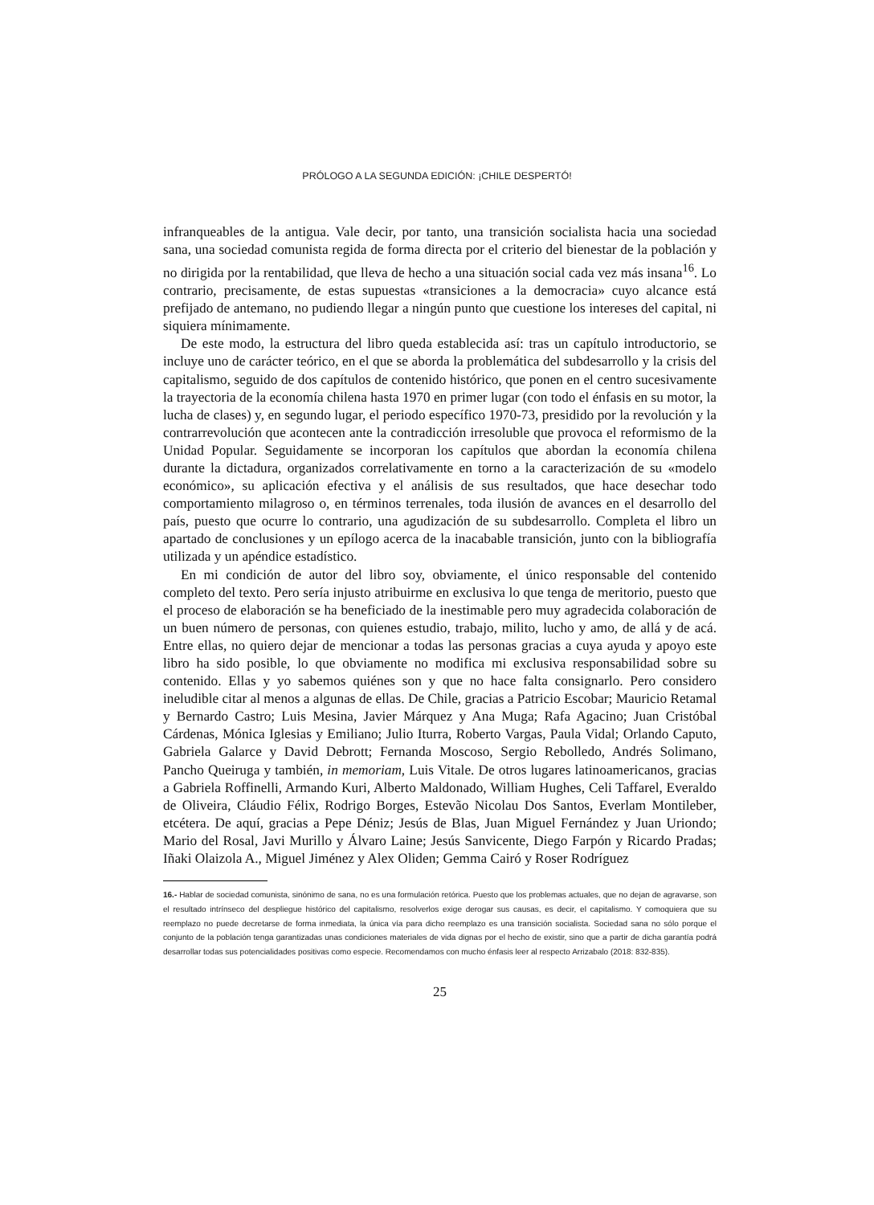PRÓLOGO A LA SEGUNDA EDICIÓN: ¡CHILE DESPERTÓ!
infranqueables de la antigua. Vale decir, por tanto, una transición socialista hacia una sociedad sana, una sociedad comunista regida de forma directa por el criterio del bienestar de la población y no dirigida por la rentabilidad, que lleva de hecho a una situación social cada vez más insana<sup>16</sup>. Lo contrario, precisamente, de estas supuestas «transiciones a la democracia» cuyo alcance está prefijado de antemano, no pudiendo llegar a ningún punto que cuestione los intereses del capital, ni siquiera mínimamente.
De este modo, la estructura del libro queda establecida así: tras un capítulo introductorio, se incluye uno de carácter teórico, en el que se aborda la problemática del subdesarrollo y la crisis del capitalismo, seguido de dos capítulos de contenido histórico, que ponen en el centro sucesivamente la trayectoria de la economía chilena hasta 1970 en primer lugar (con todo el énfasis en su motor, la lucha de clases) y, en segundo lugar, el periodo específico 1970-73, presidido por la revolución y la contrarrevolución que acontecen ante la contradicción irresoluble que provoca el reformismo de la Unidad Popular. Seguidamente se incorporan los capítulos que abordan la economía chilena durante la dictadura, organizados correlativamente en torno a la caracterización de su «modelo económico», su aplicación efectiva y el análisis de sus resultados, que hace desechar todo comportamiento milagroso o, en términos terrenales, toda ilusión de avances en el desarrollo del país, puesto que ocurre lo contrario, una agudización de su subdesarrollo. Completa el libro un apartado de conclusiones y un epílogo acerca de la inacabable transición, junto con la bibliografía utilizada y un apéndice estadístico.
En mi condición de autor del libro soy, obviamente, el único responsable del contenido completo del texto. Pero sería injusto atribuirme en exclusiva lo que tenga de meritorio, puesto que el proceso de elaboración se ha beneficiado de la inestimable pero muy agradecida colaboración de un buen número de personas, con quienes estudio, trabajo, milito, lucho y amo, de allá y de acá. Entre ellas, no quiero dejar de mencionar a todas las personas gracias a cuya ayuda y apoyo este libro ha sido posible, lo que obviamente no modifica mi exclusiva responsabilidad sobre su contenido. Ellas y yo sabemos quiénes son y que no hace falta consignarlo. Pero considero ineludible citar al menos a algunas de ellas. De Chile, gracias a Patricio Escobar; Mauricio Retamal y Bernardo Castro; Luis Mesina, Javier Márquez y Ana Muga; Rafa Agacino; Juan Cristóbal Cárdenas, Mónica Iglesias y Emiliano; Julio Iturra, Roberto Vargas, Paula Vidal; Orlando Caputo, Gabriela Galarce y David Debrott; Fernanda Moscoso, Sergio Rebolledo, Andrés Solimano, Pancho Queiruga y también, in memoriam, Luis Vitale. De otros lugares latinoamericanos, gracias a Gabriela Roffinelli, Armando Kuri, Alberto Maldonado, William Hughes, Celi Taffarel, Everaldo de Oliveira, Cláudio Félix, Rodrigo Borges, Estevão Nicolau Dos Santos, Everlam Montileber, etcétera. De aquí, gracias a Pepe Déniz; Jesús de Blas, Juan Miguel Fernández y Juan Uriondo; Mario del Rosal, Javi Murillo y Álvaro Laine; Jesús Sanvicente, Diego Farpón y Ricardo Pradas; Iñaki Olaizola A., Miguel Jiménez y Alex Oliden; Gemma Cairó y Roser Rodríguez
16.- Hablar de sociedad comunista, sinónimo de sana, no es una formulación retórica. Puesto que los problemas actuales, que no dejan de agravarse, son el resultado intrínseco del despliegue histórico del capitalismo, resolverlos exige derogar sus causas, es decir, el capitalismo. Y comoquiera que su reemplazo no puede decretarse de forma inmediata, la única vía para dicho reemplazo es una transición socialista. Sociedad sana no sólo porque el conjunto de la población tenga garantizadas unas condiciones materiales de vida dignas por el hecho de existir, sino que a partir de dicha garantía podrá desarrollar todas sus potencialidades positivas como especie. Recomendamos con mucho énfasis leer al respecto Arrizabalo (2018: 832-835).
25